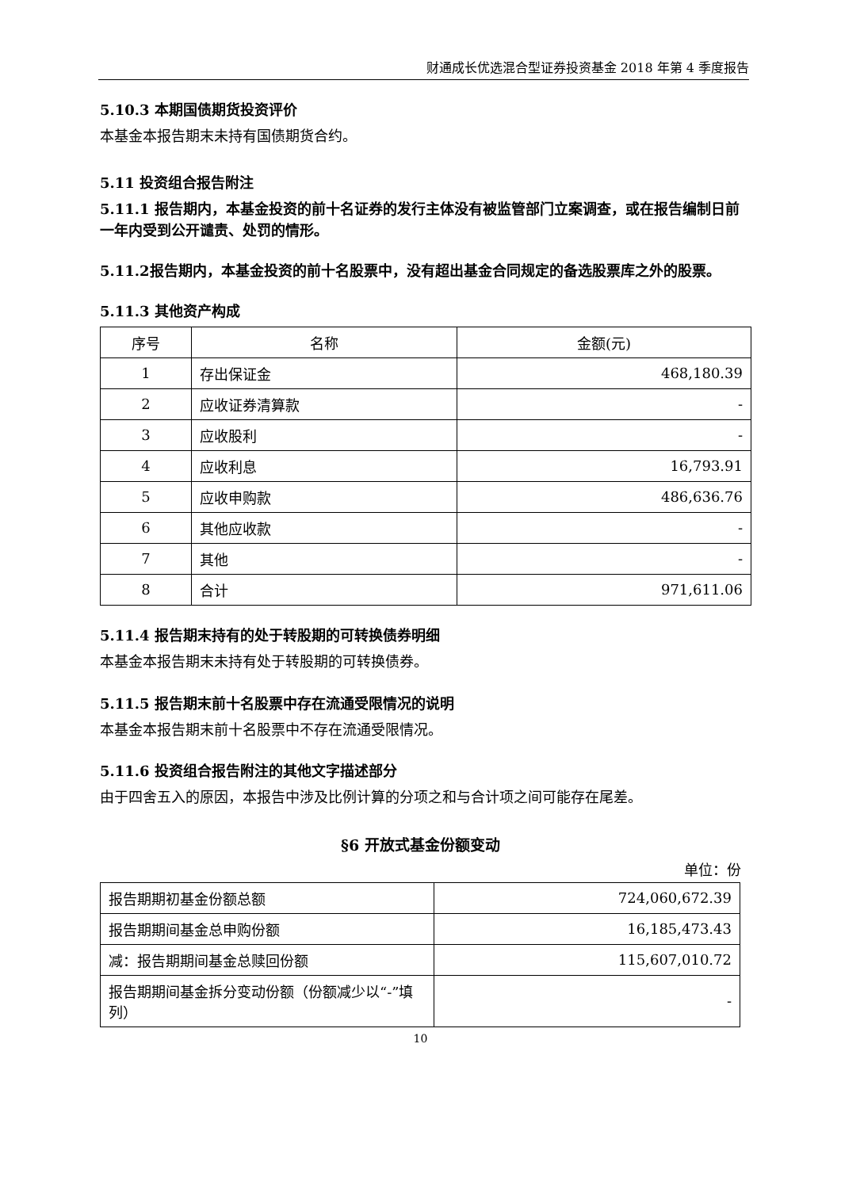财通成长优选混合型证券投资基金 2018 年第 4 季度报告
5.10.3 本期国债期货投资评价
本基金本报告期末未持有国债期货合约。
5.11 投资组合报告附注
5.11.1 报告期内，本基金投资的前十名证券的发行主体没有被监管部门立案调查，或在报告编制日前一年内受到公开谴责、处罚的情形。
5.11.2报告期内，本基金投资的前十名股票中，没有超出基金合同规定的备选股票库之外的股票。
5.11.3 其他资产构成
| 序号 | 名称 | 金额(元) |
| --- | --- | --- |
| 1 | 存出保证金 | 468,180.39 |
| 2 | 应收证券清算款 | - |
| 3 | 应收股利 | - |
| 4 | 应收利息 | 16,793.91 |
| 5 | 应收申购款 | 486,636.76 |
| 6 | 其他应收款 | - |
| 7 | 其他 | - |
| 8 | 合计 | 971,611.06 |
5.11.4 报告期末持有的处于转股期的可转换债券明细
本基金本报告期末未持有处于转股期的可转换债券。
5.11.5 报告期末前十名股票中存在流通受限情况的说明
本基金本报告期末前十名股票中不存在流通受限情况。
5.11.6 投资组合报告附注的其他文字描述部分
由于四舍五入的原因，本报告中涉及比例计算的分项之和与合计项之间可能存在尾差。
§6 开放式基金份额变动
单位：份
| 报告期期初基金份额总额 | 724,060,672.39 |
| 报告期期间基金总申购份额 | 16,185,473.43 |
| 减：报告期期间基金总赎回份额 | 115,607,010.72 |
| 报告期期间基金拆分变动份额（份额减少以“-”填列） | - |
10